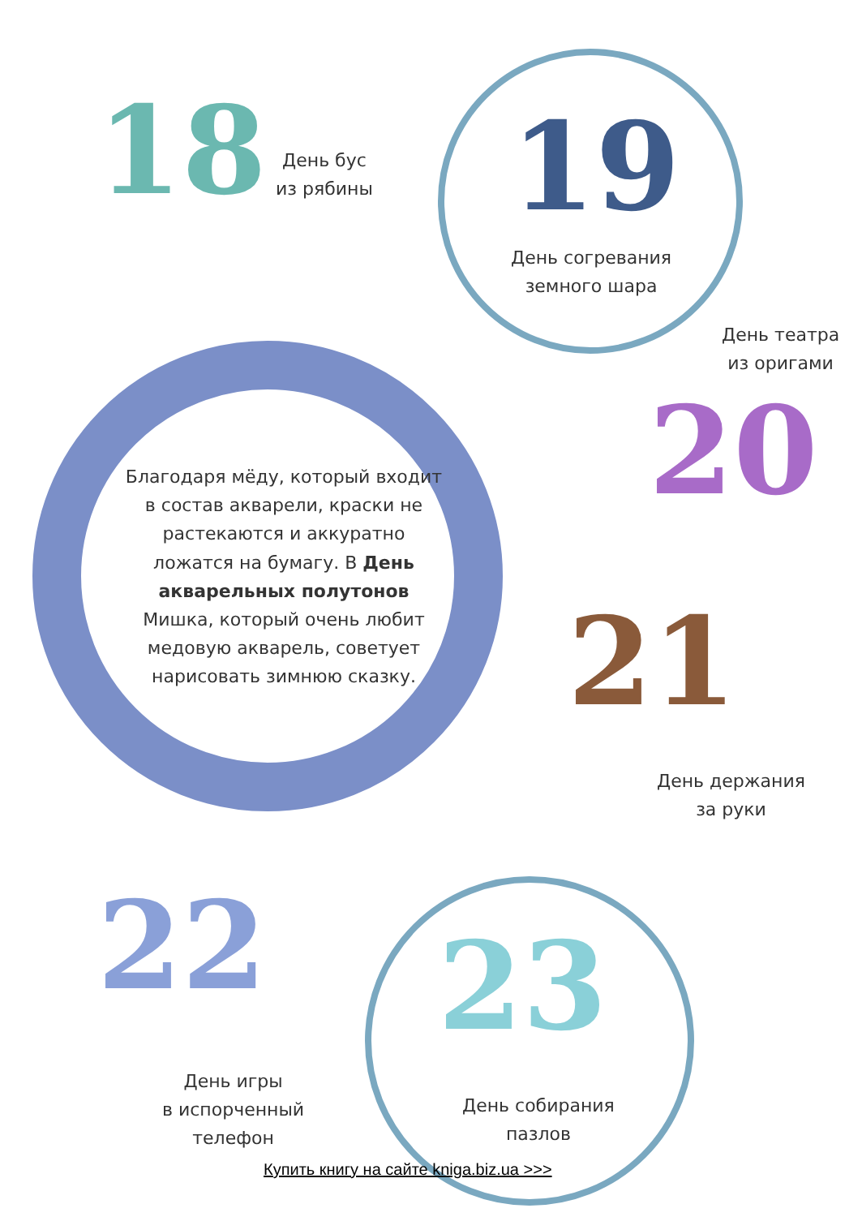18
День бус
из рябины
19
День согревания
земного шара
День театра
из оригами
Благодаря мёду, который входит в состав акварели, краски не растекаются и аккуратно ложатся на бумагу. В День акварельных полутонов Мишка, который очень любит медовую акварель, советует нарисовать зимнюю сказку.
20
21
День держания
за руки
22 23
День игры
в испорченный
телефон
День собирания
пазлов
Купить книгу на сайте kniga.biz.ua >>>